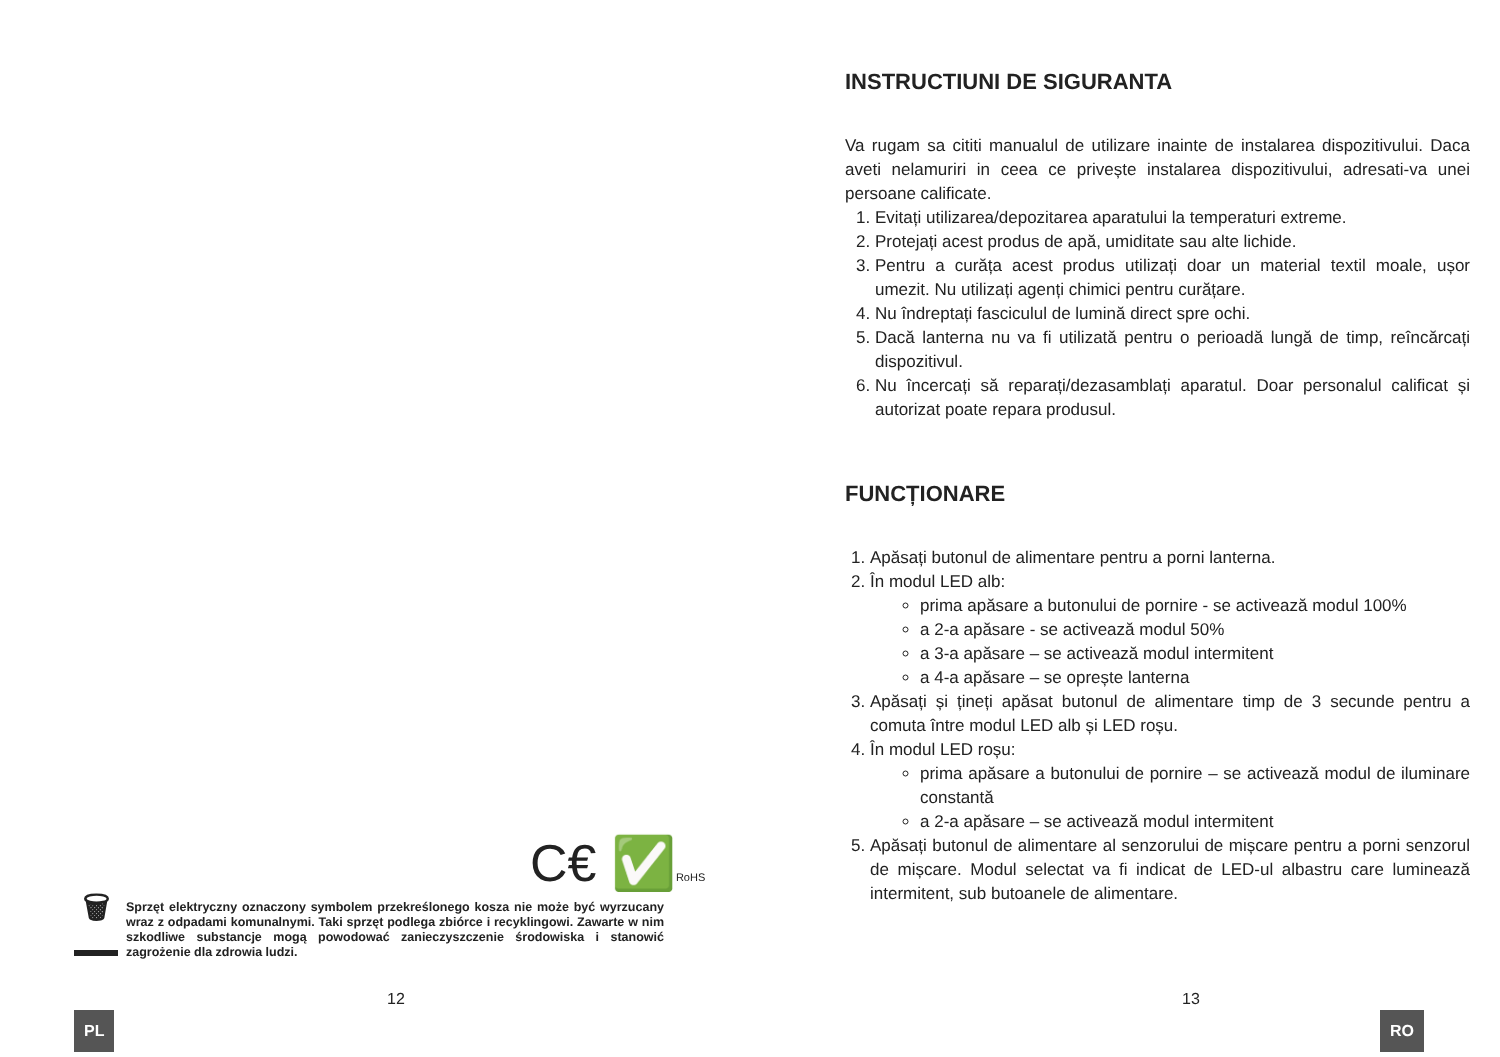C€ ✅RoHS
🗑
Sprzęt elektryczny oznaczony symbolem przekreślonego kosza nie może być wyrzucany wraz z odpadami komunalnymi. Taki sprzęt podlega zbiórce i recyklingowi. Zawarte w nim szkodliwe substancje mogą powodować zanieczyszczenie środowiska i stanowić zagrożenie dla zdrowia ludzi.
12
PL
INSTRUCTIUNI DE SIGURANTA
Va rugam sa cititi manualul de utilizare inainte de instalarea dispozitivului. Daca aveti nelamuriri in ceea ce privește instalarea dispozitivului, adresati-va unei persoane calificate.
1. Evitați utilizarea/depozitarea aparatului la temperaturi extreme.
2. Protejați acest produs de apă, umiditate sau alte lichide.
3. Pentru a curăța acest produs utilizați doar un material textil moale, ușor umezit. Nu utilizați agenți chimici pentru curățare.
4. Nu îndreptați fasciculul de lumină direct spre ochi.
5. Dacă lanterna nu va fi utilizată pentru o perioadă lungă de timp, reîncărcați dispozitivul.
6. Nu încercați să reparați/dezasamblați aparatul. Doar personalul calificat și autorizat poate repara produsul.
FUNCȚIONARE
1. Apăsați butonul de alimentare pentru a porni lanterna.
2. În modul LED alb:
prima apăsare a butonului de pornire - se activează modul 100%
a 2-a apăsare - se activează modul 50%
a 3-a apăsare – se activează modul intermitent
a 4-a apăsare – se oprește lanterna
3. Apăsați și țineți apăsat butonul de alimentare timp de 3 secunde pentru a comuta între modul LED alb și LED roșu.
4. În modul LED roșu:
prima apăsare a butonului de pornire – se activează modul de iluminare constantă
a 2-a apăsare – se activează modul intermitent
5. Apăsați butonul de alimentare al senzorului de mișcare pentru a porni senzorul de mișcare. Modul selectat va fi indicat de LED-ul albastru care luminează intermitent, sub butoanele de alimentare.
13
RO